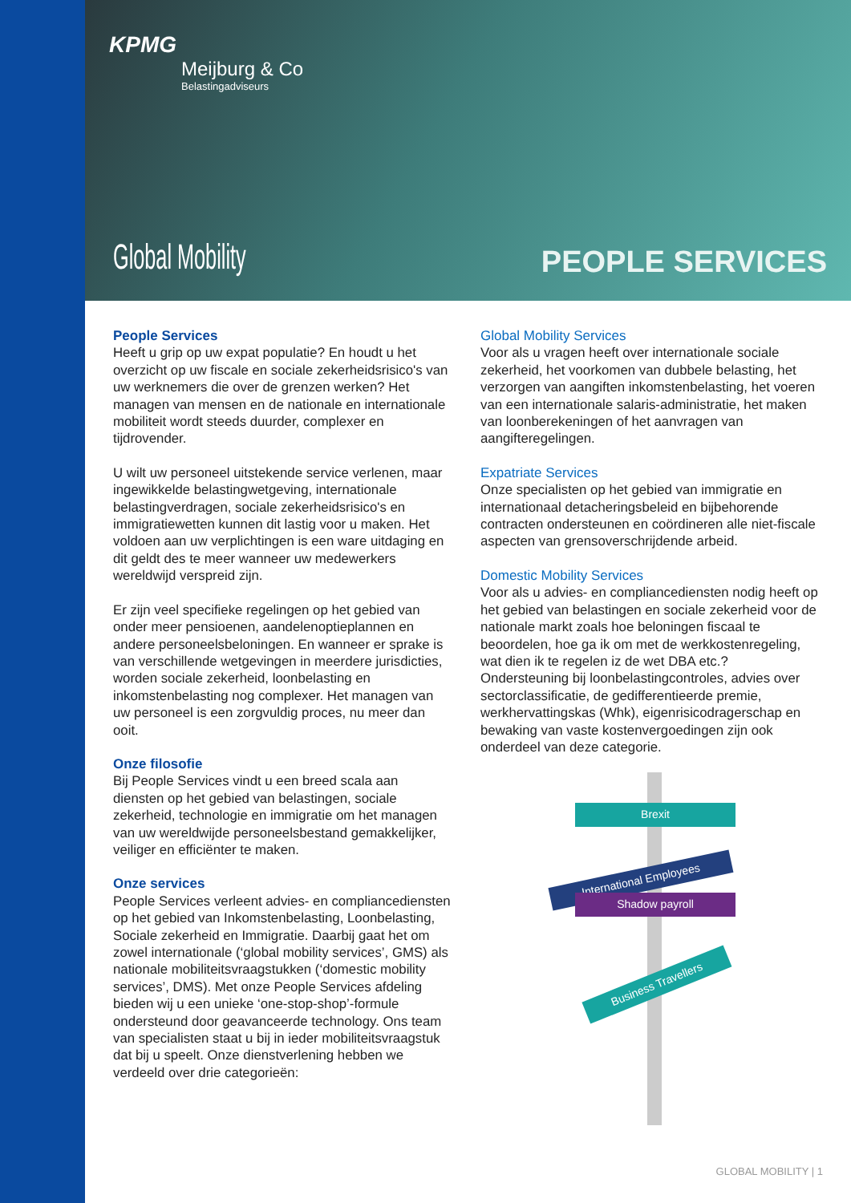KPMG
Meijburg & Co
Belastingadviseurs
Global Mobility PEOPLE SERVICES
People Services
Heeft u grip op uw expat populatie? En houdt u het overzicht op uw fiscale en sociale zekerheidsrisico's van uw werknemers die over de grenzen werken? Het managen van mensen en de nationale en internationale mobiliteit wordt steeds duurder, complexer en tijdrovender.
U wilt uw personeel uitstekende service verlenen, maar ingewikkelde belastingwetgeving, internationale belastingverdragen, sociale zekerheidsrisico's en immigratiewetten kunnen dit lastig voor u maken. Het voldoen aan uw verplichtingen is een ware uitdaging en dit geldt des te meer wanneer uw medewerkers wereldwijd verspreid zijn.
Er zijn veel specifieke regelingen op het gebied van onder meer pensioenen, aandelenoptieplannen en andere personeelsbeloningen. En wanneer er sprake is van verschillende wetgevingen in meerdere jurisdicties, worden sociale zekerheid, loonbelasting en inkomstenbelasting nog complexer. Het managen van uw personeel is een zorgvuldig proces, nu meer dan ooit.
Onze filosofie
Bij People Services vindt u een breed scala aan diensten op het gebied van belastingen, sociale zekerheid, technologie en immigratie om het managen van uw wereldwijde personeelsbestand gemakkelijker, veiliger en efficiënter te maken.
Onze services
People Services verleent advies- en compliancediensten op het gebied van Inkomstenbelasting, Loonbelasting, Sociale zekerheid en Immigratie. Daarbij gaat het om zowel internationale (‘global mobility services’, GMS) als nationale mobiliteitsvraagstukken (‘domestic mobility services’, DMS). Met onze People Services afdeling bieden wij u een unieke ‘one-stop-shop’-formule ondersteund door geavanceerde technology. Ons team van specialisten staat u bij in ieder mobiliteitsvraagstuk dat bij u speelt. Onze dienstverlening hebben we verdeeld over drie categorieën:
Global Mobility Services
Voor als u vragen heeft over internationale sociale zekerheid, het voorkomen van dubbele belasting, het verzorgen van aangiften inkomstenbelasting, het voeren van een internationale salaris-administratie, het maken van loonberekeningen of het aanvragen van aangifteregelingen.
Expatriate Services
Onze specialisten op het gebied van immigratie en internationaal detacheringsbeleid en bijbehorende contracten ondersteunen en coördineren alle niet-fiscale aspecten van grensoverschrijdende arbeid.
Domestic Mobility Services
Voor als u advies- en compliancediensten nodig heeft op het gebied van belastingen en sociale zekerheid voor de nationale markt zoals hoe beloningen fiscaal te beoordelen, hoe ga ik om met de werkkostenregeling, wat dien ik te regelen iz de wet DBA etc.? Ondersteuning bij loonbelastingcontroles, advies over sectorclassificatie, de gedifferentieerde premie, werkhervattingskas (Whk), eigenrisicodragerschap en bewaking van vaste kostenvergoedingen zijn ook onderdeel van deze categorie.
Brexit
International Employees
Shadow payroll
Business Travellers
GLOBAL MOBILITY | 1